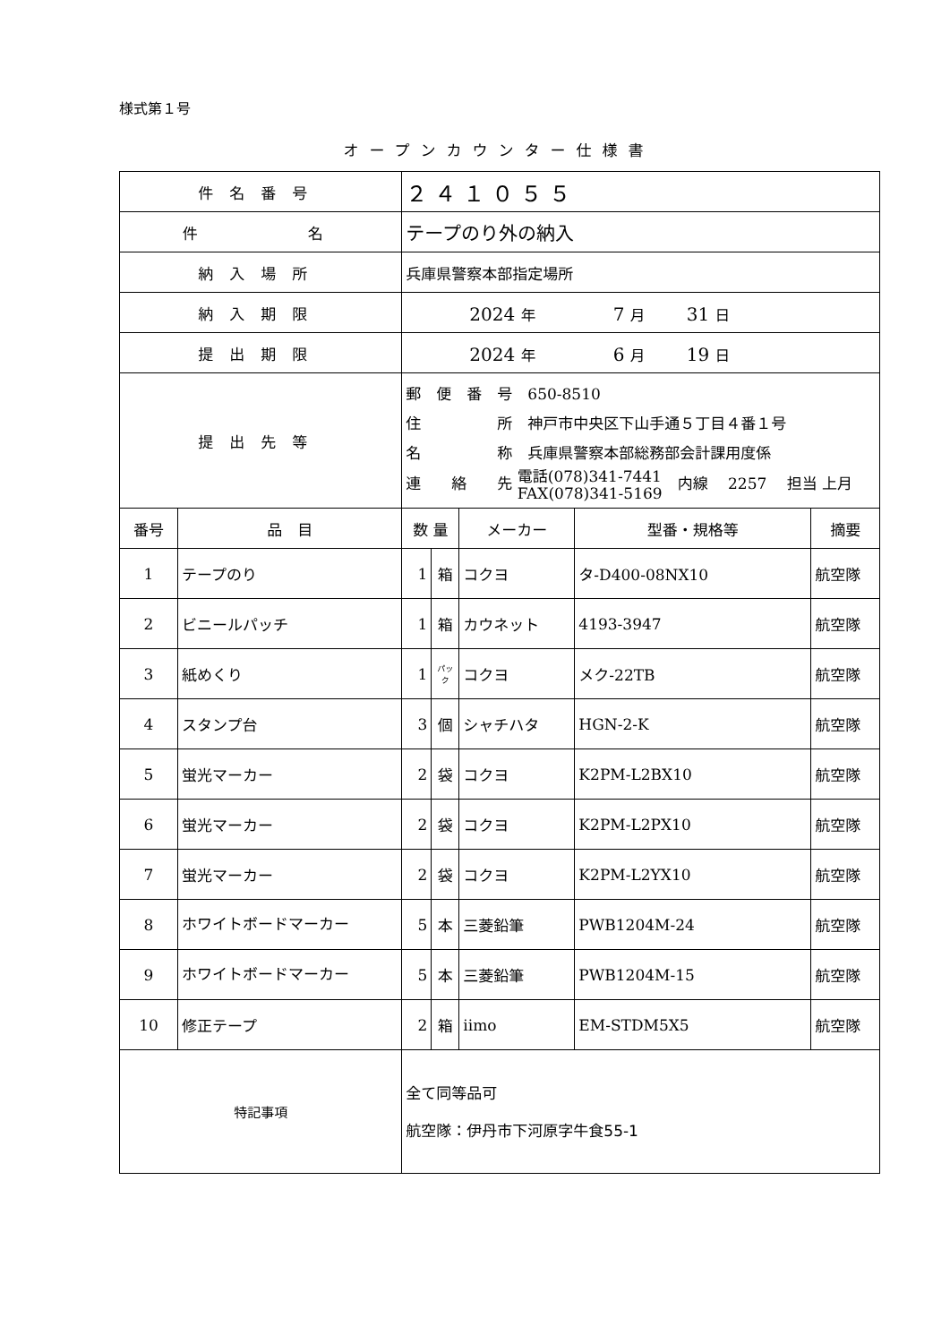様式第１号
オープンカウンター仕様書
| 件名番号 | | ２４１０５５ | | | | |
| 件 名 | | テープのり外の納入 | | | | |
| 納入場所 | | 兵庫県警察本部指定場所 | | | | |
| 納入期限 | | 2024 年 7 月 31 日 | | | | |
| 提出期限 | | 2024 年 6 月 19 日 | | | | |
| 提出先等 | | 郵 便 番 号 650-8510 住 所 神戸市中央区下山手通５丁目４番１号 名 称 兵庫県警察本部総務部会計課用度係 連 絡 先 電話(078)341-7441 FAX(078)341-5169 内線 2257 担当 上月 | | | | |
| 番号 | 品 目 | 数 量 | | メーカー | 型番・規格等 | 摘要 |
| 1 | テープのり | 1 | 箱 | コクヨ | タ-D400-08NX10 | 航空隊 |
| 2 | ビニールパッチ | 1 | 箱 | カウネット | 4193-3947 | 航空隊 |
| 3 | 紙めくり | 1 | パック | コクヨ | メク-22TB | 航空隊 |
| 4 | スタンプ台 | 3 | 個 | シャチハタ | HGN-2-K | 航空隊 |
| 5 | 蛍光マーカー | 2 | 袋 | コクヨ | K2PM-L2BX10 | 航空隊 |
| 6 | 蛍光マーカー | 2 | 袋 | コクヨ | K2PM-L2PX10 | 航空隊 |
| 7 | 蛍光マーカー | 2 | 袋 | コクヨ | K2PM-L2YX10 | 航空隊 |
| 8 | ホワイトボードマーカー | 5 | 本 | 三菱鉛筆 | PWB1204M-24 | 航空隊 |
| 9 | ホワイトボードマーカー | 5 | 本 | 三菱鉛筆 | PWB1204M-15 | 航空隊 |
| 10 | 修正テープ | 2 | 箱 | iimo | EM-STDM5X5 | 航空隊 |
| 特記事項 | | 全て同等品可 航空隊：伊丹市下河原字牛食55-1 | | | | |